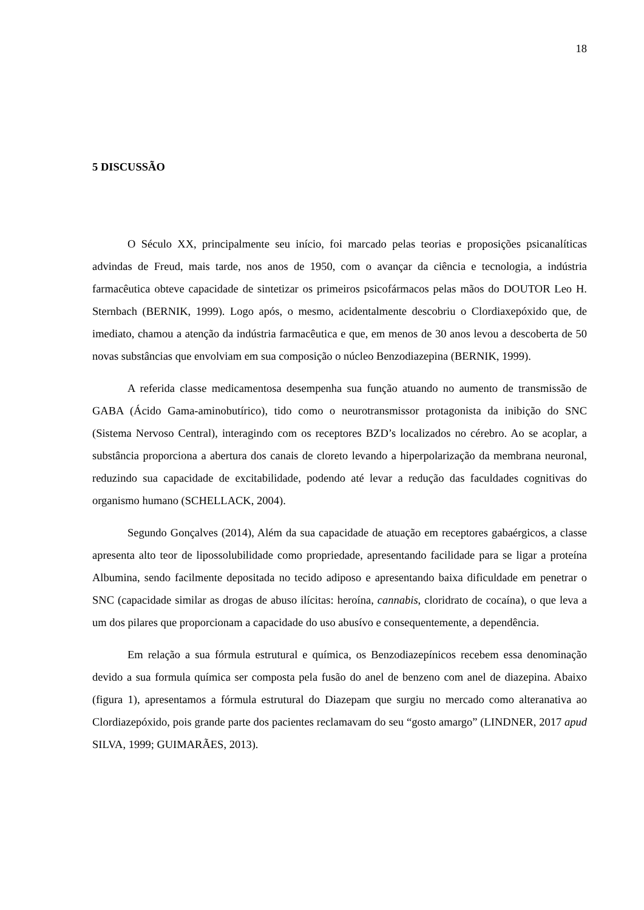18
5 DISCUSSÃO
O Século XX, principalmente seu início, foi marcado pelas teorias e proposições psicanalíticas advindas de Freud, mais tarde, nos anos de 1950, com o avançar da ciência e tecnologia, a indústria farmacêutica obteve capacidade de sintetizar os primeiros psicofármacos pelas mãos do DOUTOR Leo H. Sternbach (BERNIK, 1999). Logo após, o mesmo, acidentalmente descobriu o Clordiaxepóxido que, de imediato, chamou a atenção da indústria farmacêutica e que, em menos de 30 anos levou a descoberta de 50 novas substâncias que envolviam em sua composição o núcleo Benzodiazepina (BERNIK, 1999).
A referida classe medicamentosa desempenha sua função atuando no aumento de transmissão de GABA (Ácido Gama-aminobutírico), tido como o neurotransmissor protagonista da inibição do SNC (Sistema Nervoso Central), interagindo com os receptores BZD’s localizados no cérebro. Ao se acoplar, a substância proporciona a abertura dos canais de cloreto levando a hiperpolarização da membrana neuronal, reduzindo sua capacidade de excitabilidade, podendo até levar a redução das faculdades cognitivas do organismo humano (SCHELLACK, 2004).
Segundo Gonçalves (2014), Além da sua capacidade de atuação em receptores gabaérgicos, a classe apresenta alto teor de lipossolubilidade como propriedade, apresentando facilidade para se ligar a proteína Albumina, sendo facilmente depositada no tecido adiposo e apresentando baixa dificuldade em penetrar o SNC (capacidade similar as drogas de abuso ilícitas: heroína, cannabis, cloridrato de cocaína), o que leva a um dos pilares que proporcionam a capacidade do uso abusívo e consequentemente, a dependência.
Em relação a sua fórmula estrutural e química, os Benzodiazepínicos recebem essa denominação devido a sua formula química ser composta pela fusão do anel de benzeno com anel de diazepina. Abaixo (figura 1), apresentamos a fórmula estrutural do Diazepam que surgiu no mercado como alteranativa ao Clordiazepóxido, pois grande parte dos pacientes reclamavam do seu “gosto amargo” (LINDNER, 2017 apud SILVA, 1999; GUIMARÃES, 2013).